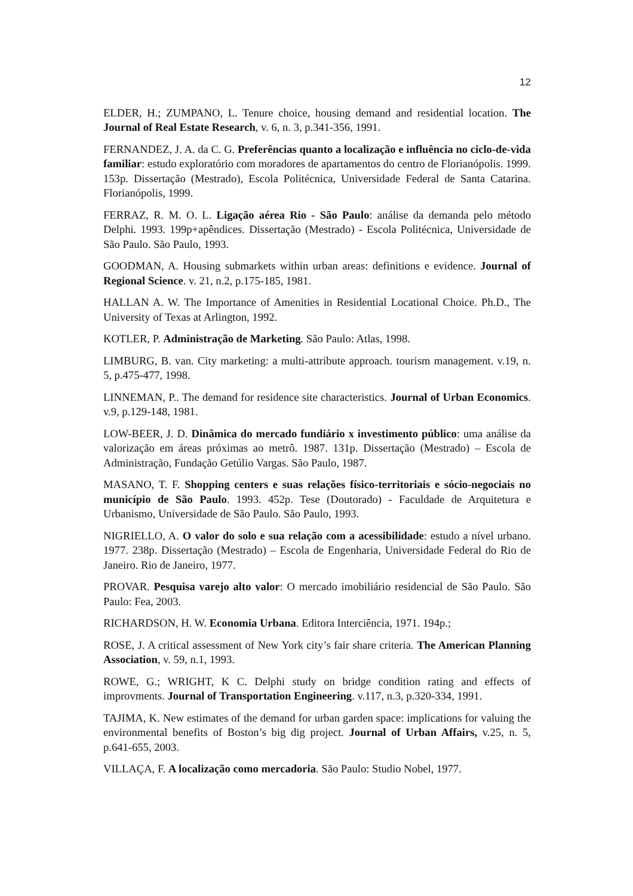12
ELDER, H.; ZUMPANO, L. Tenure choice, housing demand and residential location. The Journal of Real Estate Research, v. 6, n. 3, p.341-356, 1991.
FERNANDEZ, J. A. da C. G. Preferências quanto a localização e influência no ciclo-de-vida familiar: estudo exploratório com moradores de apartamentos do centro de Florianópolis. 1999. 153p. Dissertação (Mestrado), Escola Politécnica, Universidade Federal de Santa Catarina. Florianópolis, 1999.
FERRAZ, R. M. O. L. Ligação aérea Rio - São Paulo: análise da demanda pelo método Delphi. 1993. 199p+apêndices. Dissertação (Mestrado) - Escola Politécnica, Universidade de São Paulo. São Paulo, 1993.
GOODMAN, A. Housing submarkets within urban areas: definitions e evidence. Journal of Regional Science. v. 21, n.2, p.175-185, 1981.
HALLAN A. W. The Importance of Amenities in Residential Locational Choice. Ph.D., The University of Texas at Arlington, 1992.
KOTLER, P. Administração de Marketing. São Paulo: Atlas, 1998.
LIMBURG, B. van. City marketing: a multi-attribute approach. tourism management. v.19, n. 5, p.475-477, 1998.
LINNEMAN, P.. The demand for residence site characteristics. Journal of Urban Economics. v.9, p.129-148, 1981.
LOW-BEER, J. D. Dinâmica do mercado fundiário x investimento público: uma análise da valorização em áreas próximas ao metrô. 1987. 131p. Dissertação (Mestrado) – Escola de Administração, Fundação Getúlio Vargas. São Paulo, 1987.
MASANO, T. F. Shopping centers e suas relações físico-territoriais e sócio-negociais no município de São Paulo. 1993. 452p. Tese (Doutorado) - Faculdade de Arquitetura e Urbanismo, Universidade de São Paulo. São Paulo, 1993.
NIGRIELLO, A. O valor do solo e sua relação com a acessibilidade: estudo a nível urbano. 1977. 238p. Dissertação (Mestrado) – Escola de Engenharia, Universidade Federal do Rio de Janeiro. Rio de Janeiro, 1977.
PROVAR. Pesquisa varejo alto valor: O mercado imobiliário residencial de São Paulo. São Paulo: Fea, 2003.
RICHARDSON, H. W. Economia Urbana. Editora Interciência, 1971. 194p.;
ROSE, J. A critical assessment of New York city’s fair share criteria. The American Planning Association, v. 59, n.1, 1993.
ROWE, G.; WRIGHT, K C. Delphi study on bridge condition rating and effects of improvments. Journal of Transportation Engineering. v.117, n.3, p.320-334, 1991.
TAJIMA, K. New estimates of the demand for urban garden space: implications for valuing the environmental benefits of Boston’s big dig project. Journal of Urban Affairs, v.25, n. 5, p.641-655, 2003.
VILLAÇA, F. A localização como mercadoria. São Paulo: Studio Nobel, 1977.